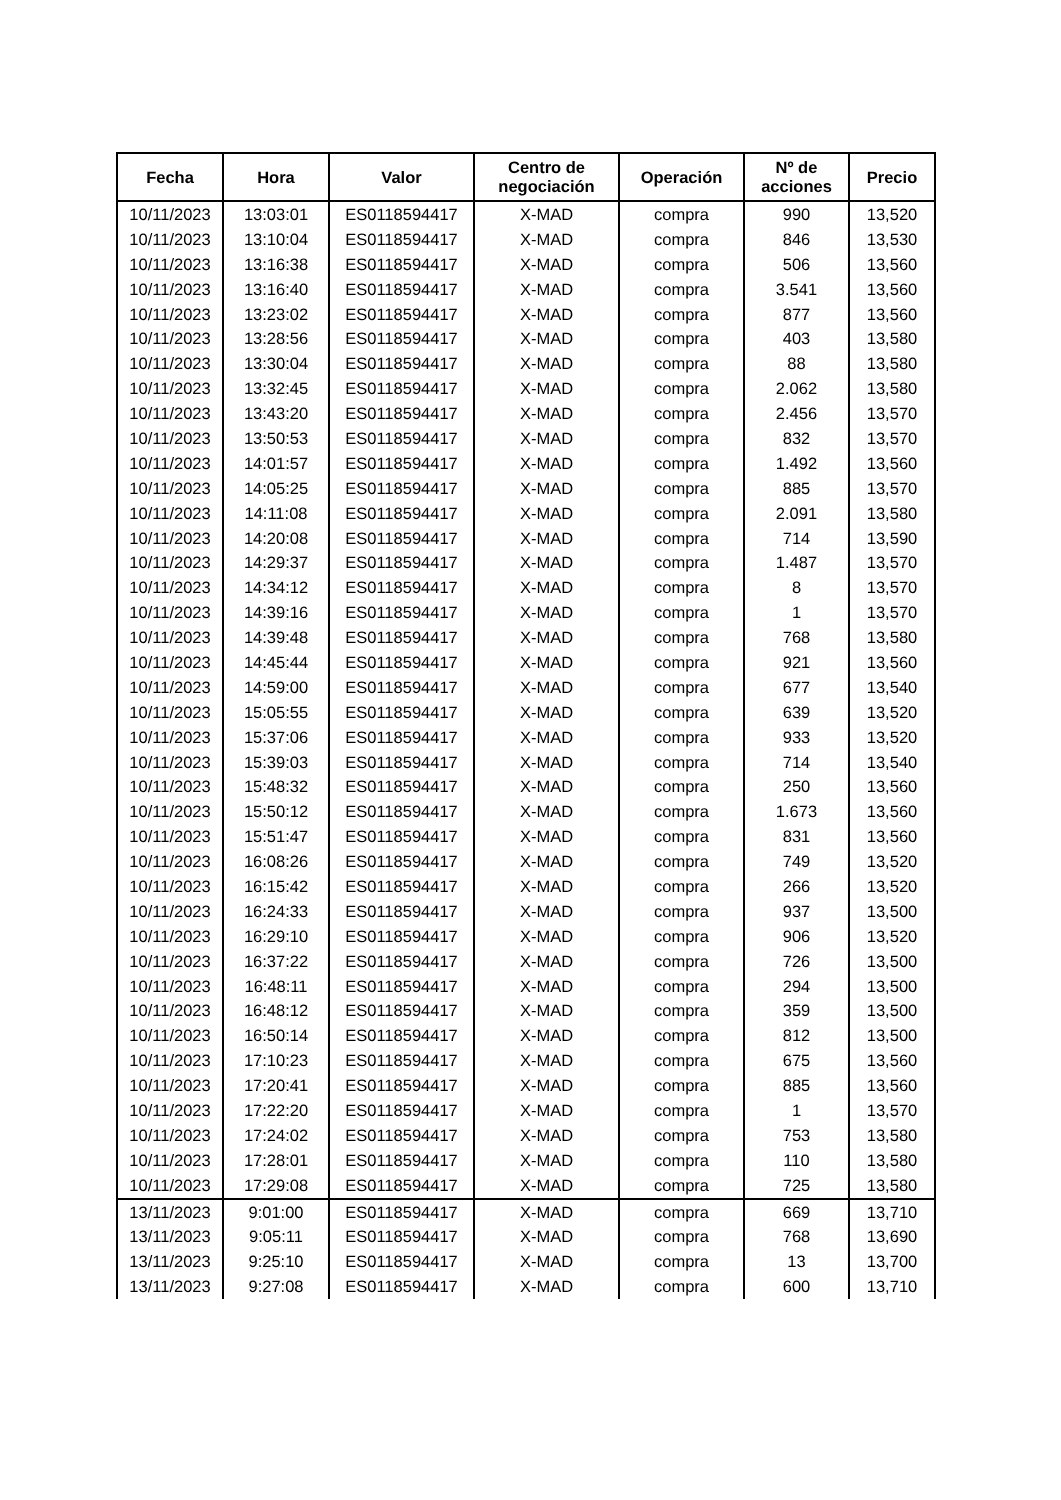| Fecha | Hora | Valor | Centro de negociación | Operación | Nº de acciones | Precio |
| --- | --- | --- | --- | --- | --- | --- |
| 10/11/2023 | 13:03:01 | ES0118594417 | X-MAD | compra | 990 | 13,520 |
| 10/11/2023 | 13:10:04 | ES0118594417 | X-MAD | compra | 846 | 13,530 |
| 10/11/2023 | 13:16:38 | ES0118594417 | X-MAD | compra | 506 | 13,560 |
| 10/11/2023 | 13:16:40 | ES0118594417 | X-MAD | compra | 3.541 | 13,560 |
| 10/11/2023 | 13:23:02 | ES0118594417 | X-MAD | compra | 877 | 13,560 |
| 10/11/2023 | 13:28:56 | ES0118594417 | X-MAD | compra | 403 | 13,580 |
| 10/11/2023 | 13:30:04 | ES0118594417 | X-MAD | compra | 88 | 13,580 |
| 10/11/2023 | 13:32:45 | ES0118594417 | X-MAD | compra | 2.062 | 13,580 |
| 10/11/2023 | 13:43:20 | ES0118594417 | X-MAD | compra | 2.456 | 13,570 |
| 10/11/2023 | 13:50:53 | ES0118594417 | X-MAD | compra | 832 | 13,570 |
| 10/11/2023 | 14:01:57 | ES0118594417 | X-MAD | compra | 1.492 | 13,560 |
| 10/11/2023 | 14:05:25 | ES0118594417 | X-MAD | compra | 885 | 13,570 |
| 10/11/2023 | 14:11:08 | ES0118594417 | X-MAD | compra | 2.091 | 13,580 |
| 10/11/2023 | 14:20:08 | ES0118594417 | X-MAD | compra | 714 | 13,590 |
| 10/11/2023 | 14:29:37 | ES0118594417 | X-MAD | compra | 1.487 | 13,570 |
| 10/11/2023 | 14:34:12 | ES0118594417 | X-MAD | compra | 8 | 13,570 |
| 10/11/2023 | 14:39:16 | ES0118594417 | X-MAD | compra | 1 | 13,570 |
| 10/11/2023 | 14:39:48 | ES0118594417 | X-MAD | compra | 768 | 13,580 |
| 10/11/2023 | 14:45:44 | ES0118594417 | X-MAD | compra | 921 | 13,560 |
| 10/11/2023 | 14:59:00 | ES0118594417 | X-MAD | compra | 677 | 13,540 |
| 10/11/2023 | 15:05:55 | ES0118594417 | X-MAD | compra | 639 | 13,520 |
| 10/11/2023 | 15:37:06 | ES0118594417 | X-MAD | compra | 933 | 13,520 |
| 10/11/2023 | 15:39:03 | ES0118594417 | X-MAD | compra | 714 | 13,540 |
| 10/11/2023 | 15:48:32 | ES0118594417 | X-MAD | compra | 250 | 13,560 |
| 10/11/2023 | 15:50:12 | ES0118594417 | X-MAD | compra | 1.673 | 13,560 |
| 10/11/2023 | 15:51:47 | ES0118594417 | X-MAD | compra | 831 | 13,560 |
| 10/11/2023 | 16:08:26 | ES0118594417 | X-MAD | compra | 749 | 13,520 |
| 10/11/2023 | 16:15:42 | ES0118594417 | X-MAD | compra | 266 | 13,520 |
| 10/11/2023 | 16:24:33 | ES0118594417 | X-MAD | compra | 937 | 13,500 |
| 10/11/2023 | 16:29:10 | ES0118594417 | X-MAD | compra | 906 | 13,520 |
| 10/11/2023 | 16:37:22 | ES0118594417 | X-MAD | compra | 726 | 13,500 |
| 10/11/2023 | 16:48:11 | ES0118594417 | X-MAD | compra | 294 | 13,500 |
| 10/11/2023 | 16:48:12 | ES0118594417 | X-MAD | compra | 359 | 13,500 |
| 10/11/2023 | 16:50:14 | ES0118594417 | X-MAD | compra | 812 | 13,500 |
| 10/11/2023 | 17:10:23 | ES0118594417 | X-MAD | compra | 675 | 13,560 |
| 10/11/2023 | 17:20:41 | ES0118594417 | X-MAD | compra | 885 | 13,560 |
| 10/11/2023 | 17:22:20 | ES0118594417 | X-MAD | compra | 1 | 13,570 |
| 10/11/2023 | 17:24:02 | ES0118594417 | X-MAD | compra | 753 | 13,580 |
| 10/11/2023 | 17:28:01 | ES0118594417 | X-MAD | compra | 110 | 13,580 |
| 10/11/2023 | 17:29:08 | ES0118594417 | X-MAD | compra | 725 | 13,580 |
| 13/11/2023 | 9:01:00 | ES0118594417 | X-MAD | compra | 669 | 13,710 |
| 13/11/2023 | 9:05:11 | ES0118594417 | X-MAD | compra | 768 | 13,690 |
| 13/11/2023 | 9:25:10 | ES0118594417 | X-MAD | compra | 13 | 13,700 |
| 13/11/2023 | 9:27:08 | ES0118594417 | X-MAD | compra | 600 | 13,710 |